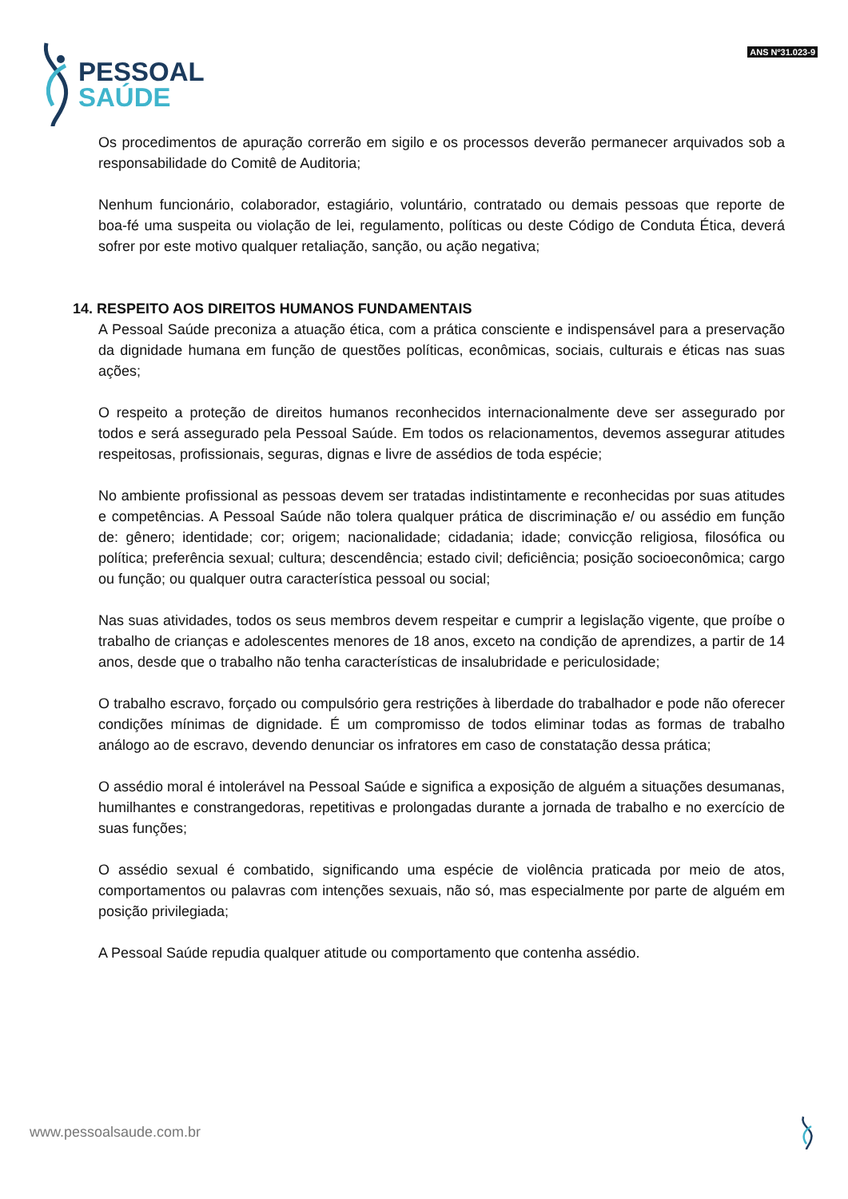PESSOAL
SAÚDE
ANS Nº31.023-9
Os procedimentos de apuração correrão em sigilo e os processos deverão permanecer arquivados sob a responsabilidade do Comitê de Auditoria;
Nenhum funcionário, colaborador, estagiário, voluntário, contratado ou demais pessoas que reporte de boa-fé uma suspeita ou violação de lei, regulamento, políticas ou deste Código de Conduta Ética, deverá sofrer por este motivo qualquer retaliação, sanção, ou ação negativa;
14. RESPEITO AOS DIREITOS HUMANOS FUNDAMENTAIS
A Pessoal Saúde preconiza a atuação ética, com a prática consciente e indispensável para a preservação da dignidade humana em função de questões políticas, econômicas, sociais, culturais e éticas nas suas ações;
O respeito a proteção de direitos humanos reconhecidos internacionalmente deve ser assegurado por todos e será assegurado pela Pessoal Saúde. Em todos os relacionamentos, devemos assegurar atitudes respeitosas, profissionais, seguras, dignas e livre de assédios de toda espécie;
No ambiente profissional as pessoas devem ser tratadas indistintamente e reconhecidas por suas atitudes e competências. A Pessoal Saúde não tolera qualquer prática de discriminação e/ ou assédio em função de: gênero; identidade; cor; origem; nacionalidade; cidadania; idade; convicção religiosa, filosófica ou política; preferência sexual; cultura; descendência; estado civil; deficiência; posição socioeconômica; cargo ou função; ou qualquer outra característica pessoal ou social;
Nas suas atividades, todos os seus membros devem respeitar e cumprir a legislação vigente, que proíbe o trabalho de crianças e adolescentes menores de 18 anos, exceto na condição de aprendizes, a partir de 14 anos, desde que o trabalho não tenha características de insalubridade e periculosidade;
O trabalho escravo, forçado ou compulsório gera restrições à liberdade do trabalhador e pode não oferecer condições mínimas de dignidade. É um compromisso de todos eliminar todas as formas de trabalho análogo ao de escravo, devendo denunciar os infratores em caso de constatação dessa prática;
O assédio moral é intolerável na Pessoal Saúde e significa a exposição de alguém a situações desumanas, humilhantes e constrangedoras, repetitivas e prolongadas durante a jornada de trabalho e no exercício de suas funções;
O assédio sexual é combatido, significando uma espécie de violência praticada por meio de atos, comportamentos ou palavras com intenções sexuais, não só, mas especialmente por parte de alguém em posição privilegiada;
A Pessoal Saúde repudia qualquer atitude ou comportamento que contenha assédio.
www.pessoalsaude.com.br